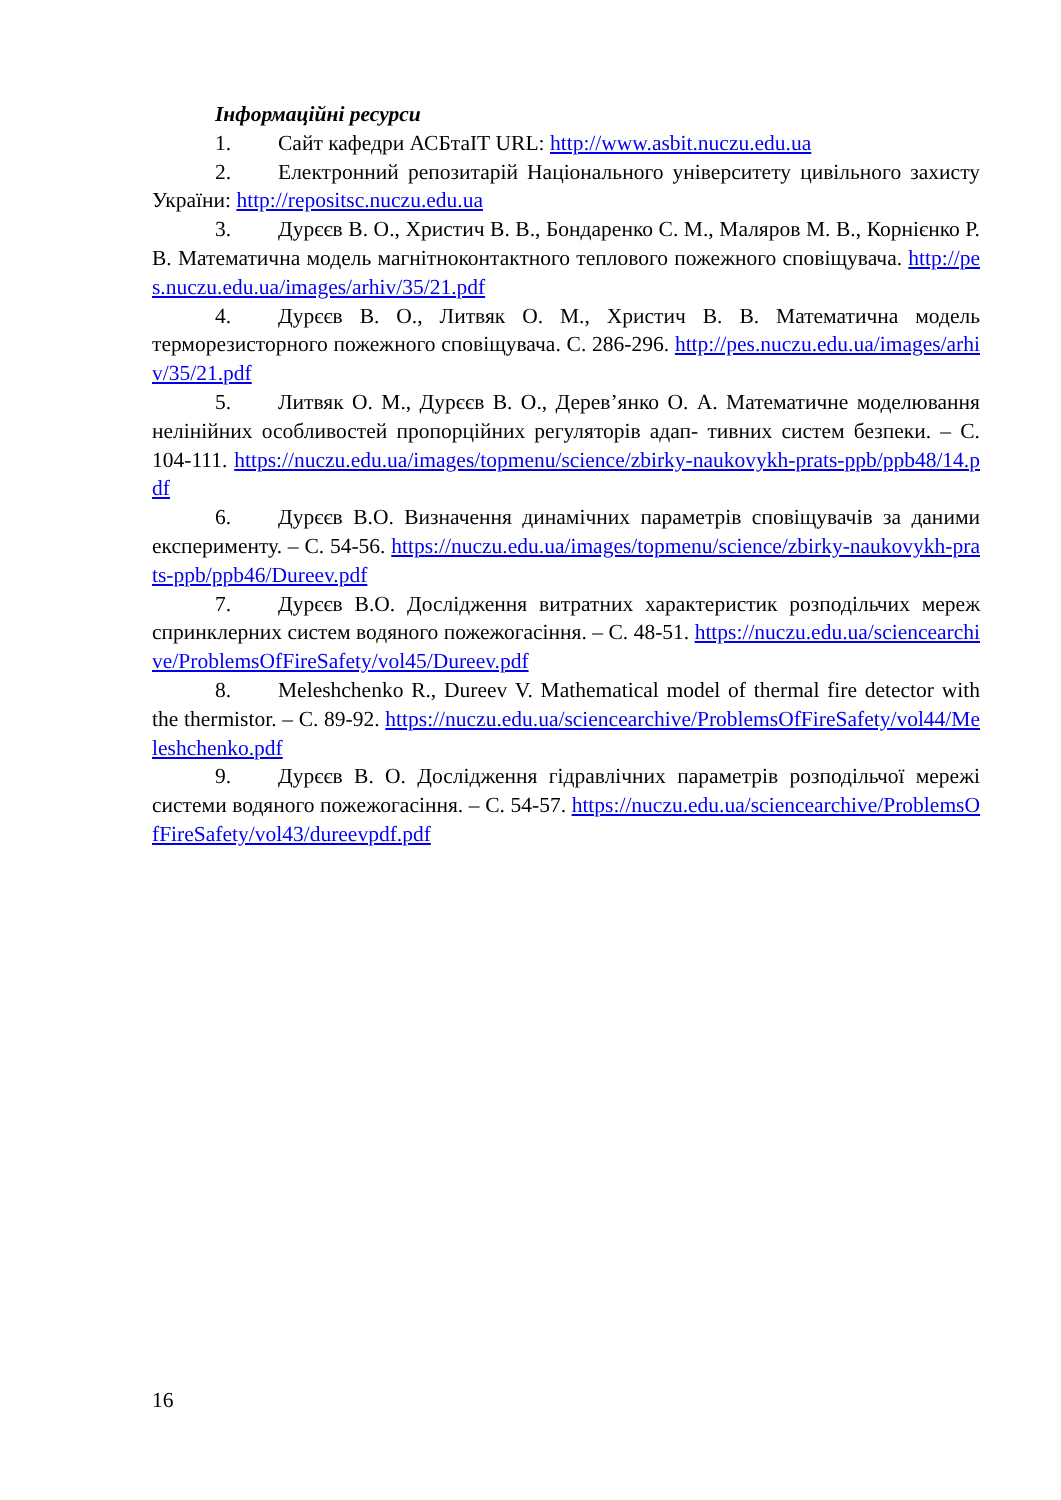Інформаційні ресурси
1. Сайт кафедри АСБтаІТ URL: http://www.asbit.nuczu.edu.ua
2. Електронний репозитарій Національного університету цивільного захисту України: http://repositsc.nuczu.edu.ua
3. Дурєєв В. О., Христич В. В., Бондаренко С. М., Маляров М. В., Корнієнко Р. В. Математична модель магнітноконтактного теплового пожежного сповіщувача. http://pes.nuczu.edu.ua/images/arhiv/35/21.pdf
4. Дурєєв В. О., Литвяк О. М., Христич В. В. Математична модель терморезисторного пожежного сповіщувача. С. 286-296. http://pes.nuczu.edu.ua/images/arhiv/35/21.pdf
5. Литвяк О. М., Дурєєв В. О., Дерев’янко О. А. Математичне моделювання нелінійних особливостей пропорційних регуляторів адап- тивних систем безпеки. – С. 104-111. https://nuczu.edu.ua/images/topmenu/science/zbirky-naukovykh-prats-ppb/ppb48/14.pdf
6. Дурєєв В.О. Визначення динамічних параметрів сповіщувачів за даними експерименту. – С. 54-56. https://nuczu.edu.ua/images/topmenu/science/zbirky-naukovykh-prats-ppb/ppb46/Dureev.pdf
7. Дурєєв В.О. Дослідження витратних характеристик розподільчих мереж спринклерних систем водяного пожежогасіння. – С. 48-51. https://nuczu.edu.ua/sciencearchive/ProblemsOfFireSafety/vol45/Dureev.pdf
8. Meleshchenko R., Dureev V. Mathematical model of thermal fire detector with the thermistor. – С. 89-92. https://nuczu.edu.ua/sciencearchive/ProblemsOfFireSafety/vol44/Meleshchenko.pdf
9. Дурєєв В. О. Дослідження гідравлічних параметрів розподільчої мережі системи водяного пожежогасіння. – С. 54-57. https://nuczu.edu.ua/sciencearchive/ProblemsOfFireSafety/vol43/dureevpdf.pdf
16